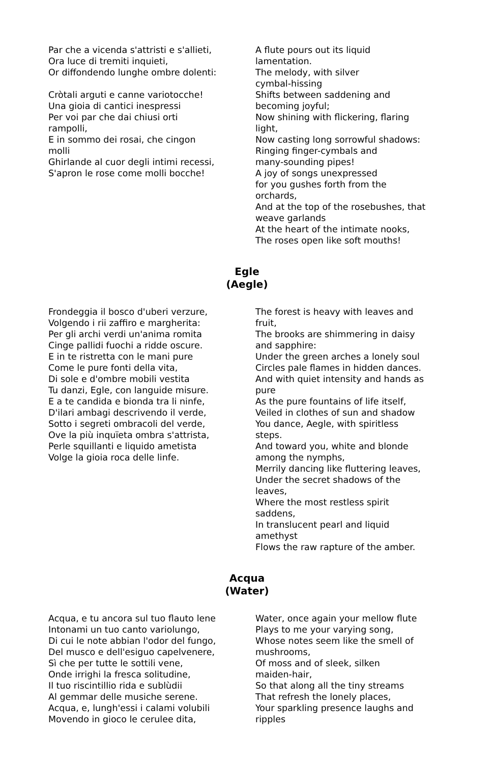Par che a vicenda s'attristi e s'allieti,
Ora luce di tremiti inquieti,
Or diffondendo lunghe ombre dolenti:
Cròtali arguti e canne variotocche!
Una gioia di cantici inespressi
Per voi par che dai chiusi orti
rampolli,
E in sommo dei rosai, che cingon
molli
Ghirlande al cuor degli intimi recessi,
S'apron le rose come molli bocche!
A flute pours out its liquid
lamentation.
The melody, with silver
cymbal-hissing
Shifts between saddening and
becoming joyful;
Now shining with flickering, flaring
light,
Now casting long sorrowful shadows:
Ringing finger-cymbals and
many-sounding pipes!
A joy of songs unexpressed
for you gushes forth from the
orchards,
And at the top of the rosebushes, that
weave garlands
At the heart of the intimate nooks,
The roses open like soft mouths!
Egle
(Aegle)
Frondeggia il bosco d'uberi verzure,
Volgendo i rii zaffiro e margherita:
Per gli archi verdi un'anima romita
Cinge pallidi fuochi a ridde oscure.
E in te ristretta con le mani pure
Come le pure fonti della vita,
Di sole e d'ombre mobili vestita
Tu danzi, Egle, con languide misure.
E a te candida e bionda tra li ninfe,
D'ilari ambagi descrivendo il verde,
Sotto i segreti ombracoli del verde,
Ove la più inquïeta ombra s'attrista,
Perle squillanti e liquido ametista
Volge la gioia roca delle linfe.
The forest is heavy with leaves and
fruit,
The brooks are shimmering in daisy
and sapphire:
Under the green arches a lonely soul
Circles pale flames in hidden dances.
And with quiet intensity and hands as
pure
As the pure fountains of life itself,
Veiled in clothes of sun and shadow
You dance, Aegle, with spiritless
steps.
And toward you, white and blonde
among the nymphs,
Merrily dancing like fluttering leaves,
Under the secret shadows of the
leaves,
Where the most restless spirit
saddens,
In translucent pearl and liquid
amethyst
Flows the raw rapture of the amber.
Acqua
(Water)
Acqua, e tu ancora sul tuo flauto lene
Intonami un tuo canto variolungo,
Di cui le note abbian l'odor del fungo,
Del musco e dell'esiguo capelvenere,
Sì che per tutte le sottili vene,
Onde irrighi la fresca solitudine,
Il tuo riscintillio rida e sublùdii
Al gemmar delle musiche serene.
Acqua, e, lungh'essi i calami volubili
Movendo in gioco le cerulee dita,
Water, once again your mellow flute
Plays to me your varying song,
Whose notes seem like the smell of
mushrooms,
Of moss and of sleek, silken
maiden-hair,
So that along all the tiny streams
That refresh the lonely places,
Your sparkling presence laughs and
ripples